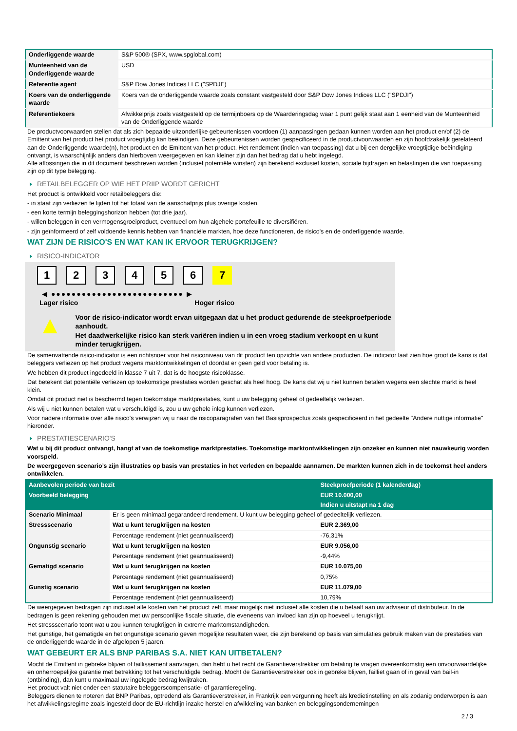| Onderliggende waarde | S&P 500® (SPX, www.spglobal.com) |
| Munteenheid van de Onderliggende waarde | USD |
| Referentie agent | S&P Dow Jones Indices LLC ("SPDJI") |
| Koers van de onderliggende waarde | Koers van de onderliggende waarde zoals constant vastgesteld door S&P Dow Jones Indices LLC ("SPDJI") |
| Referentiekoers | Afwikkelprijs zoals vastgesteld op de termijnboers op de Waarderingsdag waar 1 punt gelijk staat aan 1 eenheid van de Munteenheid van de Onderliggende waarde |
De productvoorwaarden stellen dat als zich bepaalde uitzonderlijke gebeurtenissen voordoen (1) aanpassingen gedaan kunnen worden aan het product en/of (2) de Emittent van het product het product vroegtijdig kan beëindigen. Deze gebeurtenissen worden gespecificeerd in de productvoorwaarden en zijn hoofdzakelijk gerelateerd aan de Onderliggende waarde(n), het product en de Emittent van het product. Het rendement (indien van toepassing) dat u bij een dergelijke vroegtijdige beëindiging ontvangt, is waarschijnlijk anders dan hierboven weergegeven en kan kleiner zijn dan het bedrag dat u hebt ingelegd.
Alle aflossingen die in dit document beschreven worden (inclusief potentiële winsten) zijn berekend exclusief kosten, sociale bijdragen en belastingen die van toepassing zijn op dit type belegging.
RETAILBELEGGER OP WIE HET PRIIP WORDT GERICHT
Het product is ontwikkeld voor retailbeleggers die:
- in staat zijn verliezen te lijden tot het totaal van de aanschafprijs plus overige kosten.
- een korte termijn beleggingshorizon hebben (tot drie jaar).
- willen beleggen in een vermogensgroeiproduct, eventueel om hun algehele portefeuille te diversifiëren.
- zijn geïnformeerd of zelf voldoende kennis hebben van financiële markten, hoe deze functioneren, de risico's en de onderliggende waarde.
WAT ZIJN DE RISICO'S EN WAT KAN IK ERVOOR TERUGKRIJGEN?
RISICO-INDICATOR
1 2 3 4 5 6 7
◀ ●●●●●●●●●●●●●●●●●●●●●●●●●● ▶
Lager risico Hoger risico
▲
Voor de risico-indicator wordt ervan uitgegaan dat u het product gedurende de steekproefperiode aanhoudt.
Het daadwerkelijke risico kan sterk variëren indien u in een vroeg stadium verkoopt en u kunt minder terugkrijgen.
De samenvattende risico-indicator is een richtsnoer voor het risiconiveau van dit product ten opzichte van andere producten. De indicator laat zien hoe groot de kans is dat beleggers verliezen op het product wegens marktontwikkelingen of doordat er geen geld voor betaling is.
We hebben dit product ingedeeld in klasse 7 uit 7, dat is de hoogste risicoklasse.
Dat betekent dat potentiële verliezen op toekomstige prestaties worden geschat als heel hoog. De kans dat wij u niet kunnen betalen wegens een slechte markt is heel klein.
Omdat dit product niet is beschermd tegen toekomstige marktprestaties, kunt u uw belegging geheel of gedeeltelijk verliezen.
Als wij u niet kunnen betalen wat u verschuldigd is, zou u uw gehele inleg kunnen verliezen.
Voor nadere informatie over alle risico's verwijzen wij u naar de risicoparagrafen van het Basisprospectus zoals gespecificeerd in het gedeelte "Andere nuttige informatie" hieronder.
PRESTATIESCENARIO'S
Wat u bij dit product ontvangt, hangt af van de toekomstige marktprestaties. Toekomstige marktontwikkelingen zijn onzeker en kunnen niet nauwkeurig worden voorspeld.
De weergegeven scenario’s zijn illustraties op basis van prestaties in het verleden en bepaalde aannamen. De markten kunnen zich in de toekomst heel anders ontwikkelen.
| Aanbevolen periode van bezit | | Steekproefperiode (1 kalenderdag) |
| Voorbeeld belegging | | EUR 10.000,00 |
| | | Indien u uitstapt na 1 dag |
| Scenario Minimaal | Er is geen minimaal gegarandeerd rendement. U kunt uw belegging geheel of gedeeltelijk verliezen. | |
| Stressscenario | Wat u kunt terugkrijgen na kosten | EUR 2.369,00 |
| | Percentage rendement (niet geannualiseerd) | -76,31% |
| Ongunstig scenario | Wat u kunt terugkrijgen na kosten | EUR 9.056,00 |
| | Percentage rendement (niet geannualiseerd) | -9,44% |
| Gematigd scenario | Wat u kunt terugkrijgen na kosten | EUR 10.075,00 |
| | Percentage rendement (niet geannualiseerd) | 0,75% |
| Gunstig scenario | Wat u kunt terugkrijgen na kosten | EUR 11.079,00 |
| | Percentage rendement (niet geannualiseerd) | 10,79% |
De weergegeven bedragen zijn inclusief alle kosten van het product zelf, maar mogelijk niet inclusief alle kosten die u betaalt aan uw adviseur of distributeur. In de bedragen is geen rekening gehouden met uw persoonlijke fiscale situatie, die eveneens van invloed kan zijn op hoeveel u terugkrijgt.
Het stressscenario toont wat u zou kunnen terugkrijgen in extreme marktomstandigheden.
Het gunstige, het gematigde en het ongunstige scenario geven mogelijke resultaten weer, die zijn berekend op basis van simulaties gebruik maken van de prestaties van de onderliggende waarde in de afgelopen 5 jaaren.
WAT GEBEURT ER ALS BNP PARIBAS S.A. NIET KAN UITBETALEN?
Mocht de Emittent in gebreke blijven of faillissement aanvragen, dan hebt u het recht de Garantieverstrekker om betaling te vragen overeenkomstig een onvoorwaardelijke en onherroepelijke garantie met betrekking tot het verschuldigde bedrag. Mocht de Garantieverstrekker ook in gebreke blijven, failliet gaan of in geval van bail-in (ontbinding), dan kunt u maximaal uw ingelegde bedrag kwijtraken.
Het product valt niet onder een statutaire beleggerscompensatie- of garantieregeling.
Beleggers dienen te noteren dat BNP Paribas, optredend als Garantieverstrekker, in Frankrijk een vergunning heeft als kredietinstelling en als zodanig onderworpen is aan het afwikkelingsregime zoals ingesteld door de EU-richtlijn inzake herstel en afwikkeling van banken en beleggingsondernemingen
2 / 3